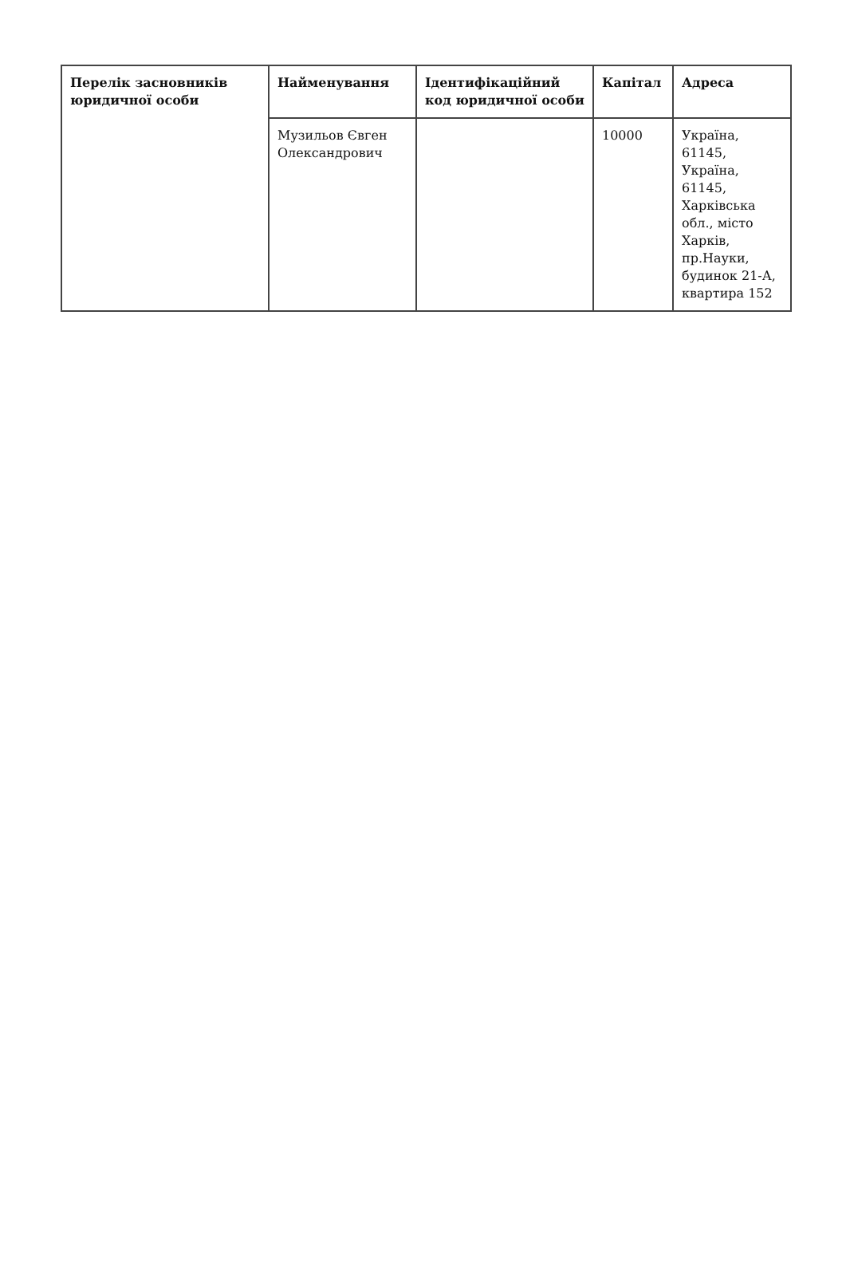| Перелік засновників юридичної особи | Найменування | Ідентифікаційний код юридичної особи | Капітал | Адреса |
| --- | --- | --- | --- | --- |
| | Музильов Євген Олександрович | | 10000 | Україна, 61145, Україна, 61145, Харківська обл., місто Харків, пр.Науки, будинок 21-А, квартира 152 |